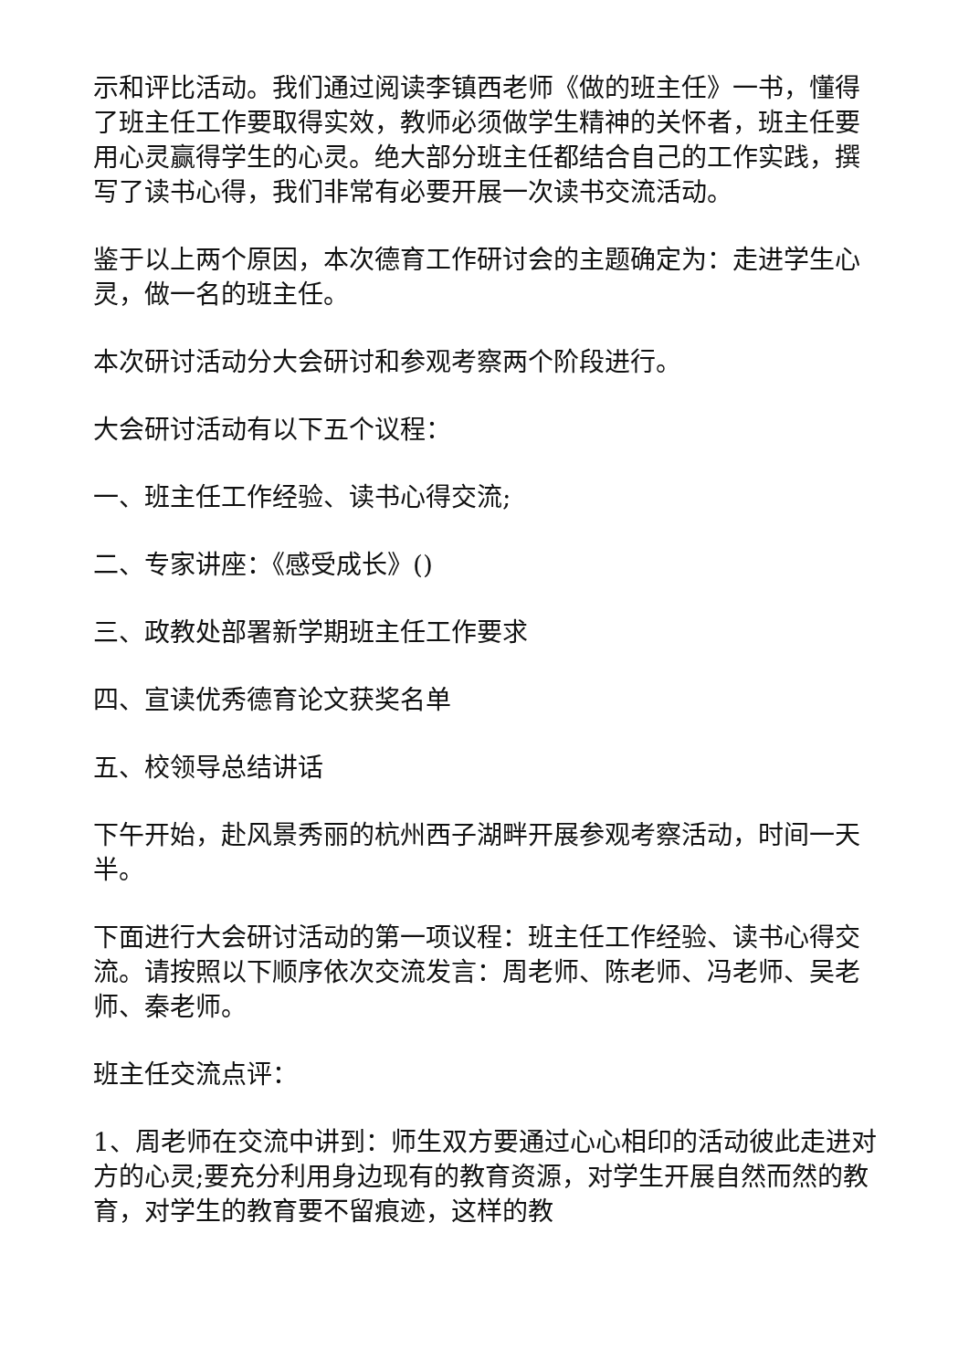示和评比活动。我们通过阅读李镇西老师《做的班主任》一书，懂得了班主任工作要取得实效，教师必须做学生精神的关怀者，班主任要用心灵赢得学生的心灵。绝大部分班主任都结合自己的工作实践，撰写了读书心得，我们非常有必要开展一次读书交流活动。
鉴于以上两个原因，本次德育工作研讨会的主题确定为：走进学生心灵，做一名的班主任。
本次研讨活动分大会研讨和参观考察两个阶段进行。
大会研讨活动有以下五个议程：
一、班主任工作经验、读书心得交流;
二、专家讲座：《感受成长》()
三、政教处部署新学期班主任工作要求
四、宣读优秀德育论文获奖名单
五、校领导总结讲话
下午开始，赴风景秀丽的杭州西子湖畔开展参观考察活动，时间一天半。
下面进行大会研讨活动的第一项议程：班主任工作经验、读书心得交流。请按照以下顺序依次交流发言：周老师、陈老师、冯老师、吴老师、秦老师。
班主任交流点评：
1、周老师在交流中讲到：师生双方要通过心心相印的活动彼此走进对方的心灵;要充分利用身边现有的教育资源，对学生开展自然而然的教育，对学生的教育要不留痕迹，这样的教